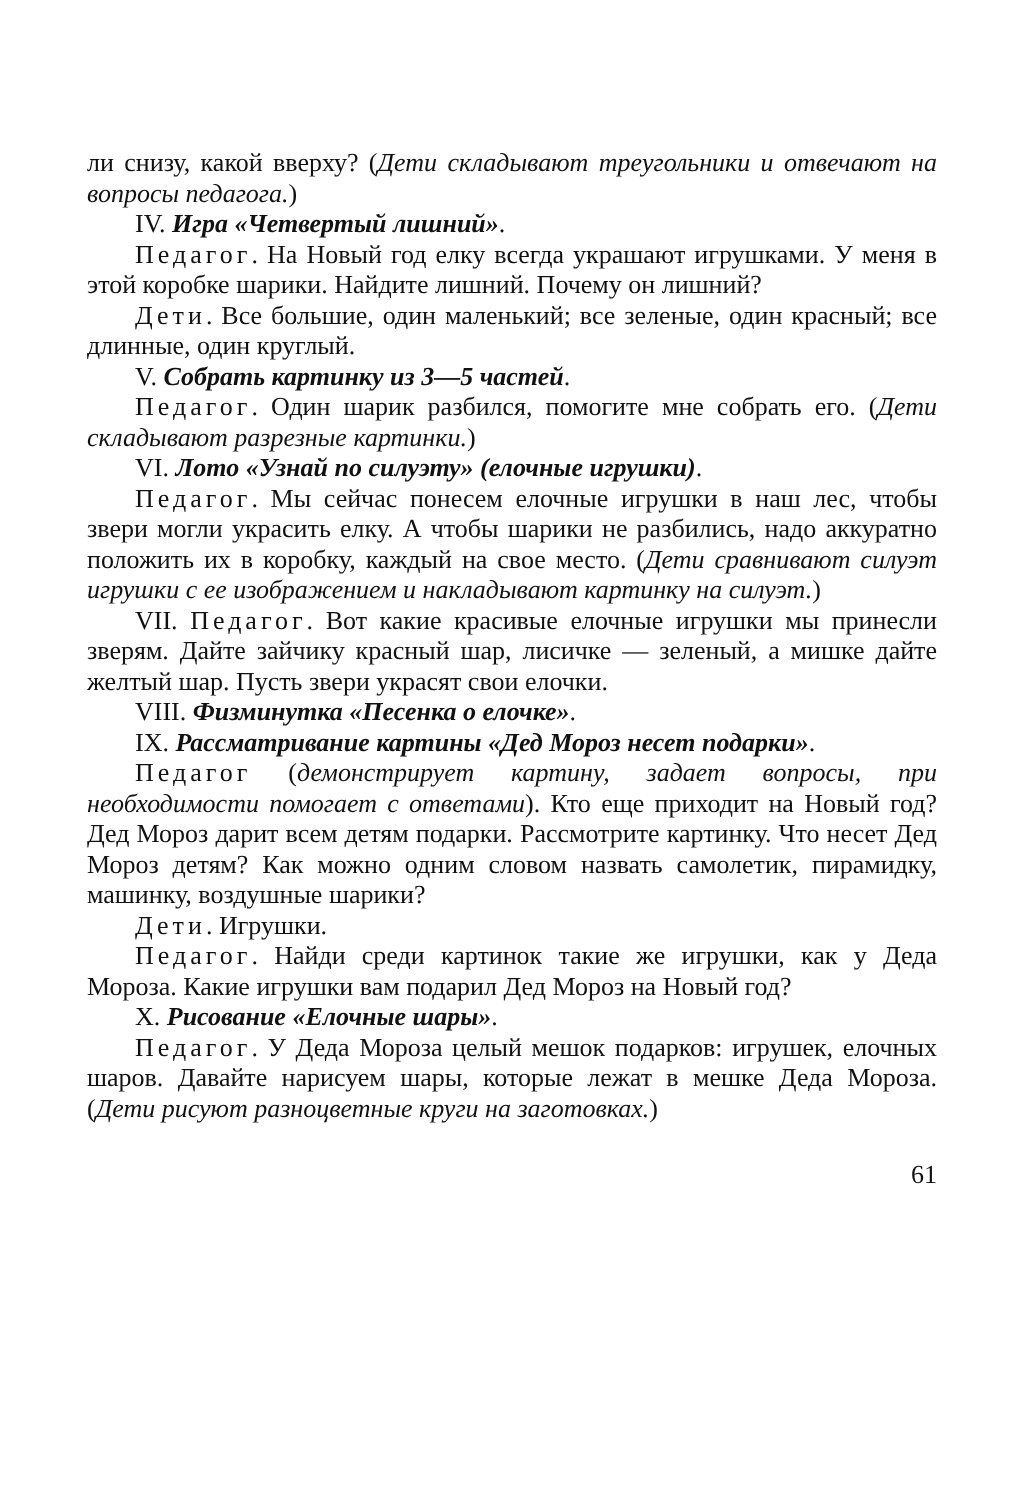ли снизу, какой вверху? (Дети складывают треугольники и отвечают на вопросы педагога.)
IV. Игра «Четвертый лишний».
Педагог. На Новый год елку всегда украшают игрушками. У меня в этой коробке шарики. Найдите лишний. Почему он лишний?
Дети. Все большие, один маленький; все зеленые, один красный; все длинные, один круглый.
V. Собрать картинку из 3—5 частей.
Педагог. Один шарик разбился, помогите мне собрать его. (Дети складывают разрезные картинки.)
VI. Лото «Узнай по силуэту» (елочные игрушки).
Педагог. Мы сейчас понесем елочные игрушки в наш лес, чтобы звери могли украсить елку. А чтобы шарики не разбились, надо аккуратно положить их в коробку, каждый на свое место. (Дети сравнивают силуэт игрушки с ее изображением и накладывают картинку на силуэт.)
VII. Педагог. Вот какие красивые елочные игрушки мы принесли зверям. Дайте зайчику красный шар, лисичке — зеленый, а мишке дайте желтый шар. Пусть звери украсят свои елочки.
VIII. Физминутка «Песенка о елочке».
IX. Рассматривание картины «Дед Мороз несет подарки».
Педагог (демонстрирует картину, задает вопросы, при необходимости помогает с ответами). Кто еще приходит на Новый год? Дед Мороз дарит всем детям подарки. Рассмотрите картинку. Что несет Дед Мороз детям? Как можно одним словом назвать самолетик, пирамидку, машинку, воздушные шарики?
Дети. Игрушки.
Педагог. Найди среди картинок такие же игрушки, как у Деда Мороза. Какие игрушки вам подарил Дед Мороз на Новый год?
X. Рисование «Елочные шары».
Педагог. У Деда Мороза целый мешок подарков: игрушек, елочных шаров. Давайте нарисуем шары, которые лежат в мешке Деда Мороза. (Дети рисуют разноцветные круги на заготовках.)
61